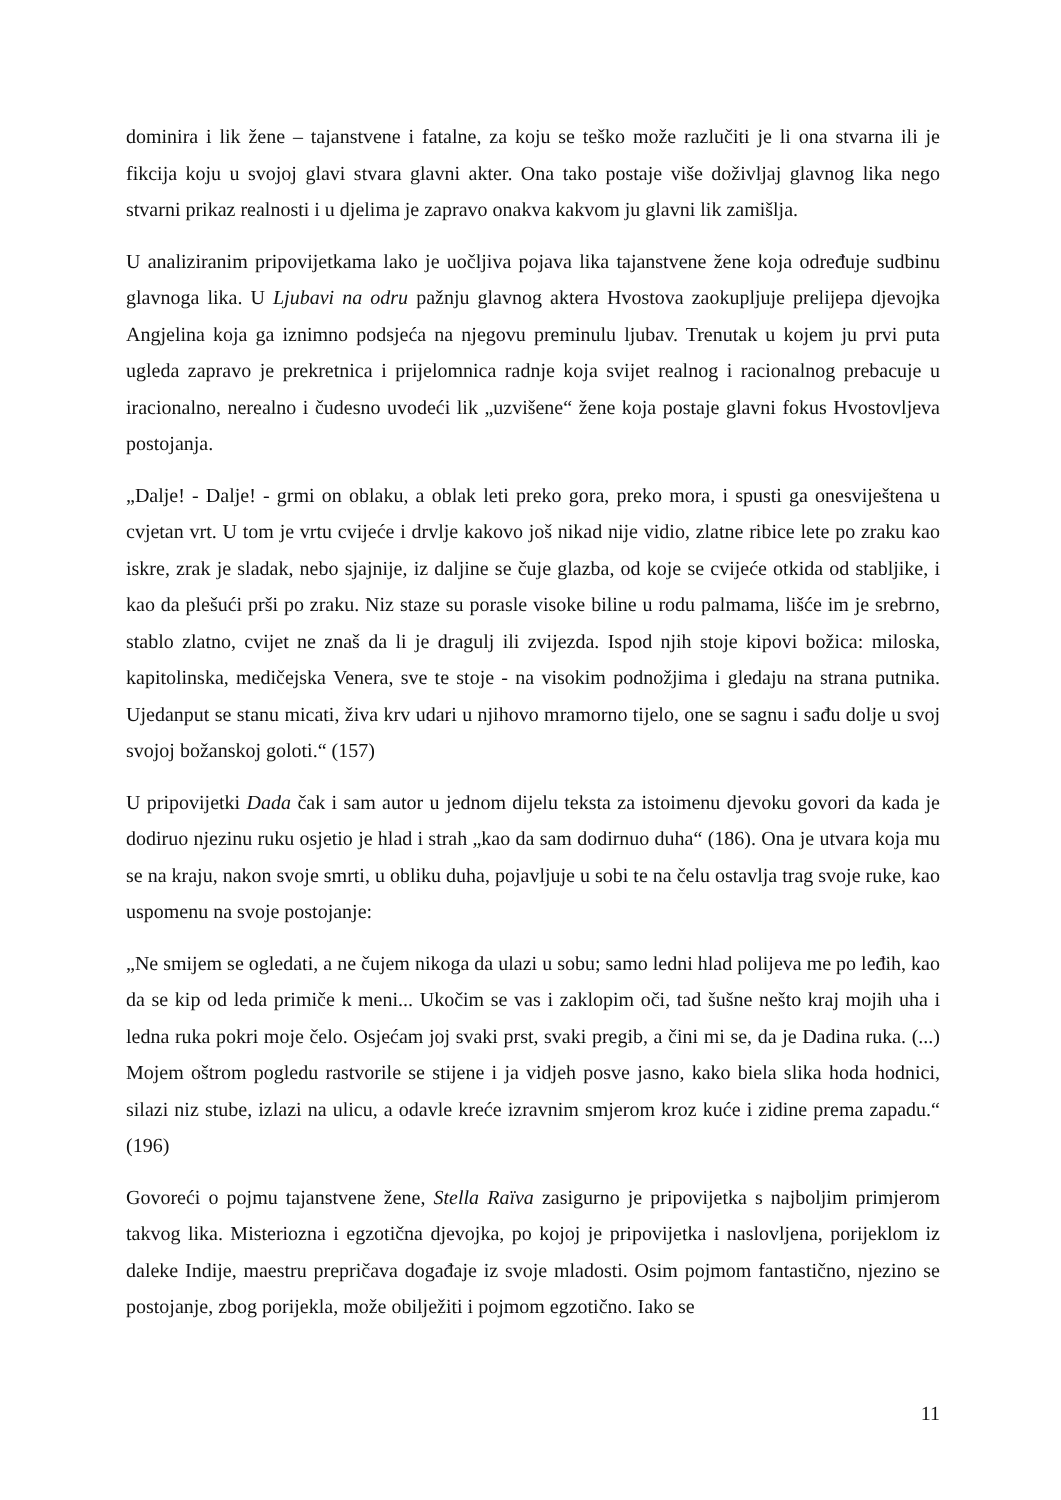dominira i lik žene – tajanstvene i fatalne, za koju se teško može razlučiti je li ona stvarna ili je fikcija koju u svojoj glavi stvara glavni akter. Ona tako postaje više doživljaj glavnog lika nego stvarni prikaz realnosti i u djelima je zapravo onakva kakvom ju glavni lik zamišlja.
U analiziranim pripovijetkama lako je uočljiva pojava lika tajanstvene žene koja određuje sudbinu glavnoga lika. U Ljubavi na odru pažnju glavnog aktera Hvostova zaokupljuje prelijepa djevojka Angjelina koja ga iznimno podsjeća na njegovu preminulu ljubav. Trenutak u kojem ju prvi puta ugleda zapravo je prekretnica i prijelomnica radnje koja svijet realnog i racionalnog prebacuje u iracionalno, nerealno i čudesno uvodeći lik „uzvišene“ žene koja postaje glavni fokus Hvostovljeva postojanja.
„Dalje! - Dalje! - grmi on oblaku, a oblak leti preko gora, preko mora, i spusti ga onesviještena u cvjetan vrt. U tom je vrtu cvijeće i drvlje kakovo još nikad nije vidio, zlatne ribice lete po zraku kao iskre, zrak je sladak, nebo sjajnije, iz daljine se čuje glazba, od koje se cvijeće otkida od stabljike, i kao da plešući prši po zraku. Niz staze su porasle visoke biline u rodu palmama, lišće im je srebrno, stablo zlatno, cvijet ne znaš da li je dragulj ili zvijezda. Ispod njih stoje kipovi božica: miloska, kapitolinska, medičejska Venera, sve te stoje - na visokim podnožjima i gledaju na strana putnika. Ujedanput se stanu micati, živa krv udari u njihovo mramorno tijelo, one se sagnu i sađu dolje u svoj svojoj božanskoj goloti.“ (157)
U pripovijetki Dada čak i sam autor u jednom dijelu teksta za istoimenu djevoku govori da kada je dodiruo njezinu ruku osjetio je hlad i strah „kao da sam dodirnuo duha“ (186). Ona je utvara koja mu se na kraju, nakon svoje smrti, u obliku duha, pojavljuje u sobi te na čelu ostavlja trag svoje ruke, kao uspomenu na svoje postojanje:
„Ne smijem se ogledati, a ne čujem nikoga da ulazi u sobu; samo ledni hlad polijeva me po leđih, kao da se kip od leda primiče k meni... Ukočim se vas i zaklopim oči, tad šušne nešto kraj mojih uha i ledna ruka pokri moje čelo. Osjećam joj svaki prst, svaki pregib, a čini mi se, da je Dadina ruka. (...) Mojem oštrom pogledu rastvorile se stijene i ja vidjeh posve jasno, kako biela slika hoda hodnici, silazi niz stube, izlazi na ulicu, a odavle kreće izravnim smjerom kroz kuće i zidine prema zapadu.“ (196)
Govoreći o pojmu tajanstvene žene, Stella Raïva zasigurno je pripovijetka s najboljim primjerom takvog lika. Misteriozna i egzotična djevojka, po kojoj je pripovijetka i naslovljena, porijeklom iz daleke Indije, maestru prepričava događaje iz svoje mladosti. Osim pojmom fantastično, njezino se postojanje, zbog porijekla, može obilježiti i pojmom egzotično. Iako se
11